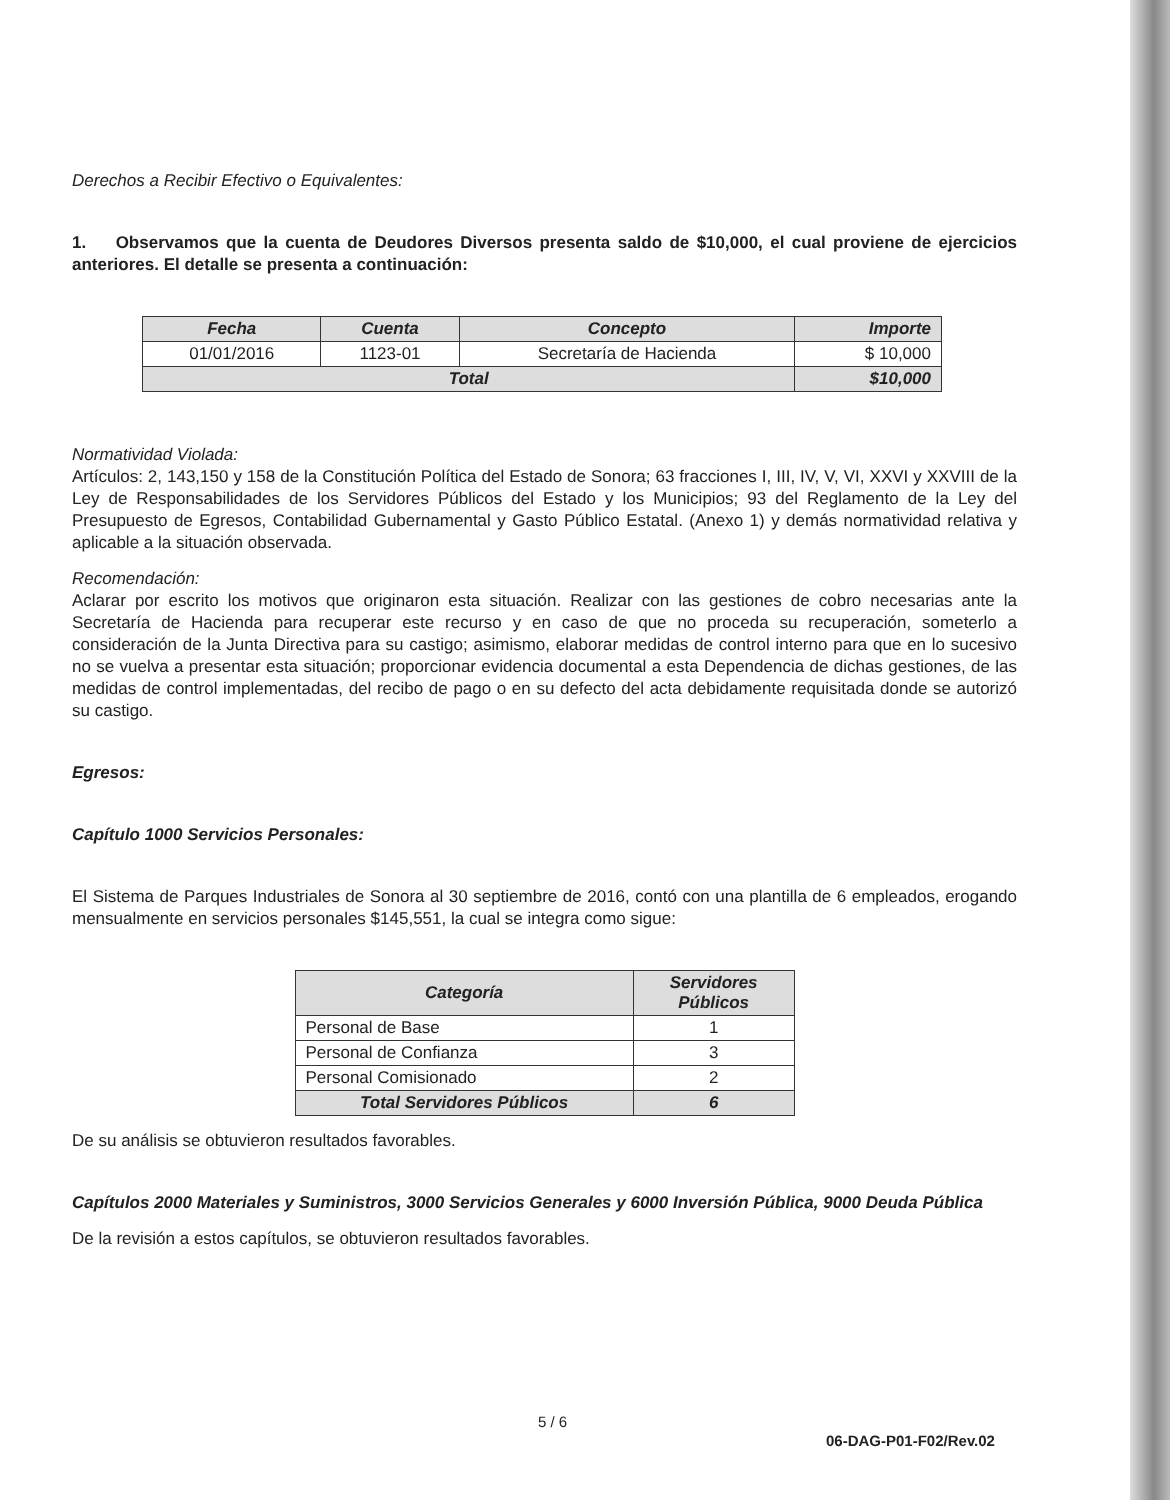Derechos a Recibir Efectivo o Equivalentes:
1. Observamos que la cuenta de Deudores Diversos presenta saldo de $10,000, el cual proviene de ejercicios anteriores. El detalle se presenta a continuación:
| Fecha | Cuenta | Concepto | Importe |
| --- | --- | --- | --- |
| 01/01/2016 | 1123-01 | Secretaría de Hacienda | $ 10,000 |
| Total | | | $10,000 |
Normatividad Violada:
Artículos: 2, 143,150 y 158 de la Constitución Política del Estado de Sonora; 63 fracciones I, III, IV, V, VI, XXVI y XXVIII de la Ley de Responsabilidades de los Servidores Públicos del Estado y los Municipios; 93 del Reglamento de la Ley del Presupuesto de Egresos, Contabilidad Gubernamental y Gasto Público Estatal. (Anexo 1) y demás normatividad relativa y aplicable a la situación observada.
Recomendación:
Aclarar por escrito los motivos que originaron esta situación. Realizar con las gestiones de cobro necesarias ante la Secretaría de Hacienda para recuperar este recurso y en caso de que no proceda su recuperación, someterlo a consideración de la Junta Directiva para su castigo; asimismo, elaborar medidas de control interno para que en lo sucesivo no se vuelva a presentar esta situación; proporcionar evidencia documental a esta Dependencia de dichas gestiones, de las medidas de control implementadas, del recibo de pago o en su defecto del acta debidamente requisitada donde se autorizó su castigo.
Egresos:
Capítulo 1000 Servicios Personales:
El Sistema de Parques Industriales de Sonora al 30 septiembre de 2016, contó con una plantilla de 6 empleados, erogando mensualmente en servicios personales $145,551, la cual se integra como sigue:
| Categoría | Servidores Públicos |
| --- | --- |
| Personal de Base | 1 |
| Personal de Confianza | 3 |
| Personal Comisionado | 2 |
| Total Servidores Públicos | 6 |
De su análisis se obtuvieron resultados favorables.
Capítulos 2000 Materiales y Suministros, 3000 Servicios Generales y 6000 Inversión Pública, 9000 Deuda Pública
De la revisión a estos capítulos, se obtuvieron resultados favorables.
5 / 6
06-DAG-P01-F02/Rev.02